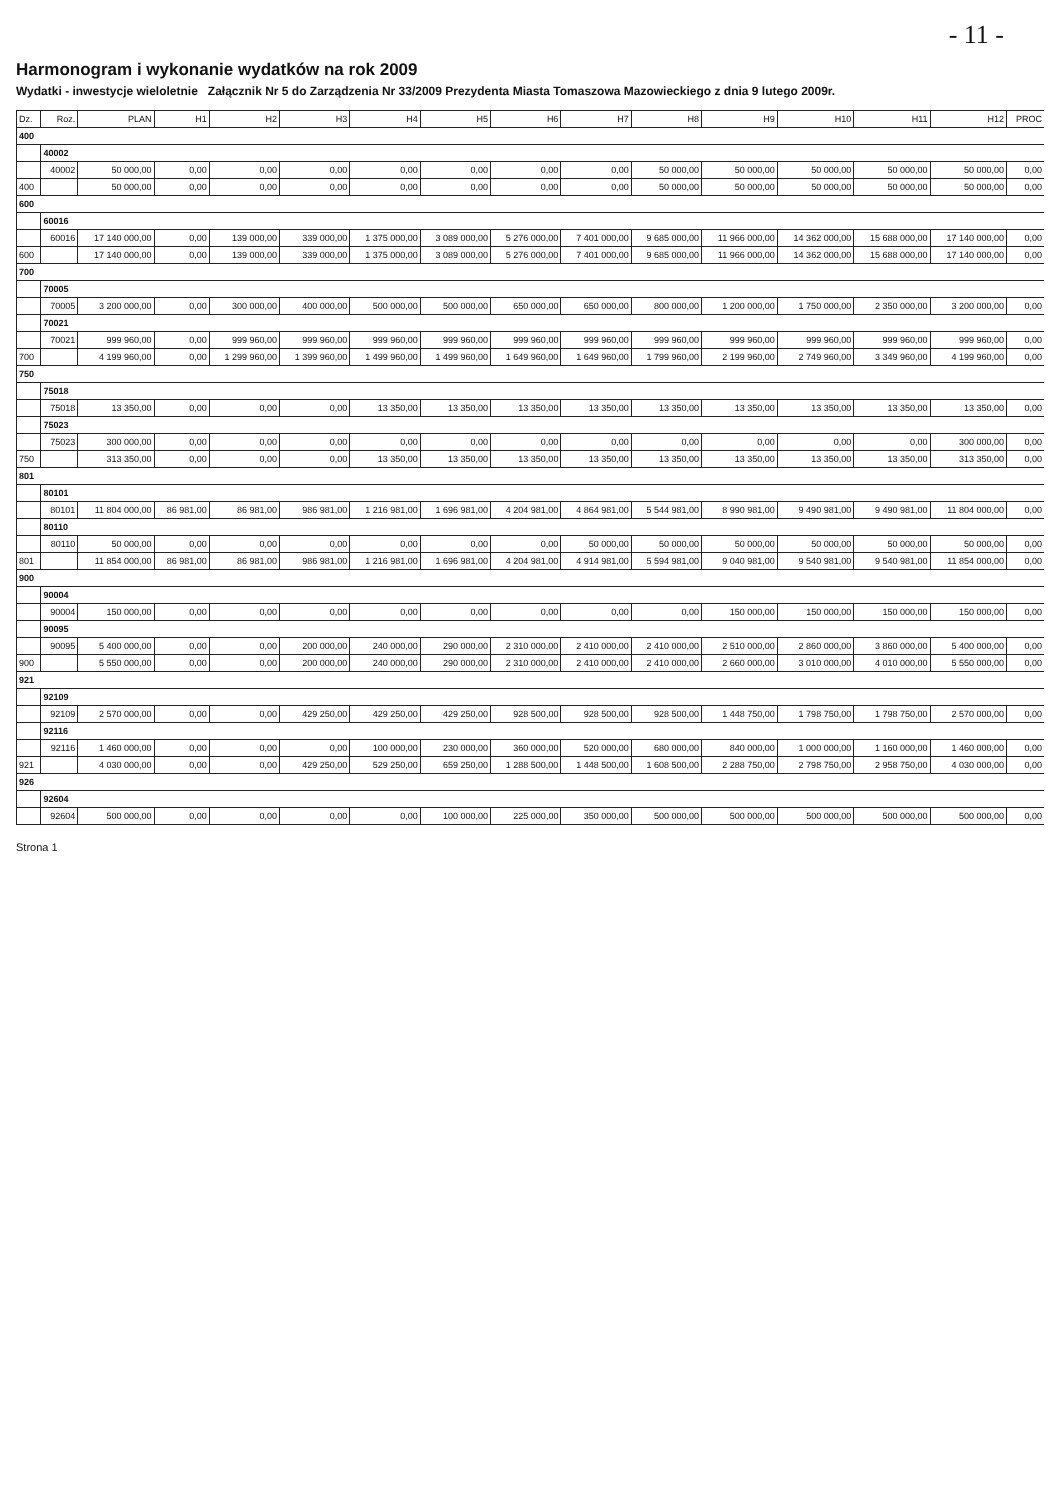- 11 -
Harmonogram i wykonanie wydatków na rok 2009
Wydatki - inwestycje wieloletnie Załącznik Nr 5 do Zarządzenia Nr 33/2009 Prezydenta Miasta Tomaszowa Mazowieckiego z dnia 9 lutego 2009r.
| Dz. | Roz. | PLAN | H1 | H2 | H3 | H4 | H5 | H6 | H7 | H8 | H9 | H10 | H11 | H12 | PROC |
| --- | --- | --- | --- | --- | --- | --- | --- | --- | --- | --- | --- | --- | --- | --- | --- |
| 400 | | | | | | | | | | | | | | | |
| | 40002 | | | | | | | | | | | | | | |
| | 40002 | 50 000,00 | 0,00 | 0,00 | 0,00 | 0,00 | 0,00 | 0,00 | 0,00 | 50 000,00 | 50 000,00 | 50 000,00 | 50 000,00 | 50 000,00 | 0,00 |
| 400 | | 50 000,00 | 0,00 | 0,00 | 0,00 | 0,00 | 0,00 | 0,00 | 0,00 | 50 000,00 | 50 000,00 | 50 000,00 | 50 000,00 | 50 000,00 | 0,00 |
| 600 | | | | | | | | | | | | | | | |
| | 60016 | | | | | | | | | | | | | | |
| | 60016 | 17 140 000,00 | 0,00 | 139 000,00 | 339 000,00 | 1 375 000,00 | 3 089 000,00 | 5 276 000,00 | 7 401 000,00 | 9 685 000,00 | 11 966 000,00 | 14 362 000,00 | 15 688 000,00 | 17 140 000,00 | 0,00 |
| 600 | | 17 140 000,00 | 0,00 | 139 000,00 | 339 000,00 | 1 375 000,00 | 3 089 000,00 | 5 276 000,00 | 7 401 000,00 | 9 685 000,00 | 11 966 000,00 | 14 362 000,00 | 15 688 000,00 | 17 140 000,00 | 0,00 |
| 700 | | | | | | | | | | | | | | | |
| | 70005 | | | | | | | | | | | | | | |
| | 70005 | 3 200 000,00 | 0,00 | 300 000,00 | 400 000,00 | 500 000,00 | 500 000,00 | 650 000,00 | 650 000,00 | 800 000,00 | 1 200 000,00 | 1 750 000,00 | 2 350 000,00 | 3 200 000,00 | 0,00 |
| | 70021 | | | | | | | | | | | | | | |
| | 70021 | 999 960,00 | 0,00 | 999 960,00 | 999 960,00 | 999 960,00 | 999 960,00 | 999 960,00 | 999 960,00 | 999 960,00 | 999 960,00 | 999 960,00 | 999 960,00 | 999 960,00 | 0,00 |
| 700 | | 4 199 960,00 | 0,00 | 1 299 960,00 | 1 399 960,00 | 1 499 960,00 | 1 499 960,00 | 1 649 960,00 | 1 649 960,00 | 1 799 960,00 | 2 199 960,00 | 2 749 960,00 | 3 349 960,00 | 4 199 960,00 | 0,00 |
| 750 | | | | | | | | | | | | | | | |
| | 75018 | | | | | | | | | | | | | | |
| | 75018 | 13 350,00 | 0,00 | 0,00 | 0,00 | 13 350,00 | 13 350,00 | 13 350,00 | 13 350,00 | 13 350,00 | 13 350,00 | 13 350,00 | 13 350,00 | 13 350,00 | 0,00 |
| | 75023 | | | | | | | | | | | | | | |
| | 75023 | 300 000,00 | 0,00 | 0,00 | 0,00 | 0,00 | 0,00 | 0,00 | 0,00 | 0,00 | 0,00 | 0,00 | 0,00 | 300 000,00 | 0,00 |
| 750 | | 313 350,00 | 0,00 | 0,00 | 0,00 | 13 350,00 | 13 350,00 | 13 350,00 | 13 350,00 | 13 350,00 | 13 350,00 | 13 350,00 | 13 350,00 | 313 350,00 | 0,00 |
| 801 | | | | | | | | | | | | | | | |
| | 80101 | | | | | | | | | | | | | | |
| | 80101 | 11 804 000,00 | 86 981,00 | 86 981,00 | 986 981,00 | 1 216 981,00 | 1 696 981,00 | 4 204 981,00 | 4 864 981,00 | 5 544 981,00 | 8 990 981,00 | 9 490 981,00 | 9 490 981,00 | 11 804 000,00 | 0,00 |
| | 80110 | | | | | | | | | | | | | | |
| | 80110 | 50 000,00 | 0,00 | 0,00 | 0,00 | 0,00 | 0,00 | 0,00 | 50 000,00 | 50 000,00 | 50 000,00 | 50 000,00 | 50 000,00 | 50 000,00 | 0,00 |
| 801 | | 11 854 000,00 | 86 981,00 | 86 981,00 | 986 981,00 | 1 216 981,00 | 1 696 981,00 | 4 204 981,00 | 4 914 981,00 | 5 594 981,00 | 9 040 981,00 | 9 540 981,00 | 9 540 981,00 | 11 854 000,00 | 0,00 |
| 900 | | | | | | | | | | | | | | | |
| | 90004 | | | | | | | | | | | | | | |
| | 90004 | 150 000,00 | 0,00 | 0,00 | 0,00 | 0,00 | 0,00 | 0,00 | 0,00 | 0,00 | 150 000,00 | 150 000,00 | 150 000,00 | 150 000,00 | 0,00 |
| | 90095 | | | | | | | | | | | | | | |
| | 90095 | 5 400 000,00 | 0,00 | 0,00 | 200 000,00 | 240 000,00 | 290 000,00 | 2 310 000,00 | 2 410 000,00 | 2 410 000,00 | 2 510 000,00 | 2 860 000,00 | 3 860 000,00 | 5 400 000,00 | 0,00 |
| 900 | | 5 550 000,00 | 0,00 | 0,00 | 200 000,00 | 240 000,00 | 290 000,00 | 2 310 000,00 | 2 410 000,00 | 2 410 000,00 | 2 660 000,00 | 3 010 000,00 | 4 010 000,00 | 5 550 000,00 | 0,00 |
| 921 | | | | | | | | | | | | | | | |
| | 92109 | | | | | | | | | | | | | | |
| | 92109 | 2 570 000,00 | 0,00 | 0,00 | 429 250,00 | 429 250,00 | 429 250,00 | 928 500,00 | 928 500,00 | 928 500,00 | 1 448 750,00 | 1 798 750,00 | 1 798 750,00 | 2 570 000,00 | 0,00 |
| | 92116 | | | | | | | | | | | | | | |
| | 92116 | 1 460 000,00 | 0,00 | 0,00 | 0,00 | 100 000,00 | 230 000,00 | 360 000,00 | 520 000,00 | 680 000,00 | 840 000,00 | 1 000 000,00 | 1 160 000,00 | 1 460 000,00 | 0,00 |
| 921 | | 4 030 000,00 | 0,00 | 0,00 | 429 250,00 | 529 250,00 | 659 250,00 | 1 288 500,00 | 1 448 500,00 | 1 608 500,00 | 2 288 750,00 | 2 798 750,00 | 2 958 750,00 | 4 030 000,00 | 0,00 |
| 926 | | | | | | | | | | | | | | | |
| | 92604 | | | | | | | | | | | | | | |
| | 92604 | 500 000,00 | 0,00 | 0,00 | 0,00 | 0,00 | 100 000,00 | 225 000,00 | 350 000,00 | 500 000,00 | 500 000,00 | 500 000,00 | 500 000,00 | 500 000,00 | 0,00 |
Strona 1